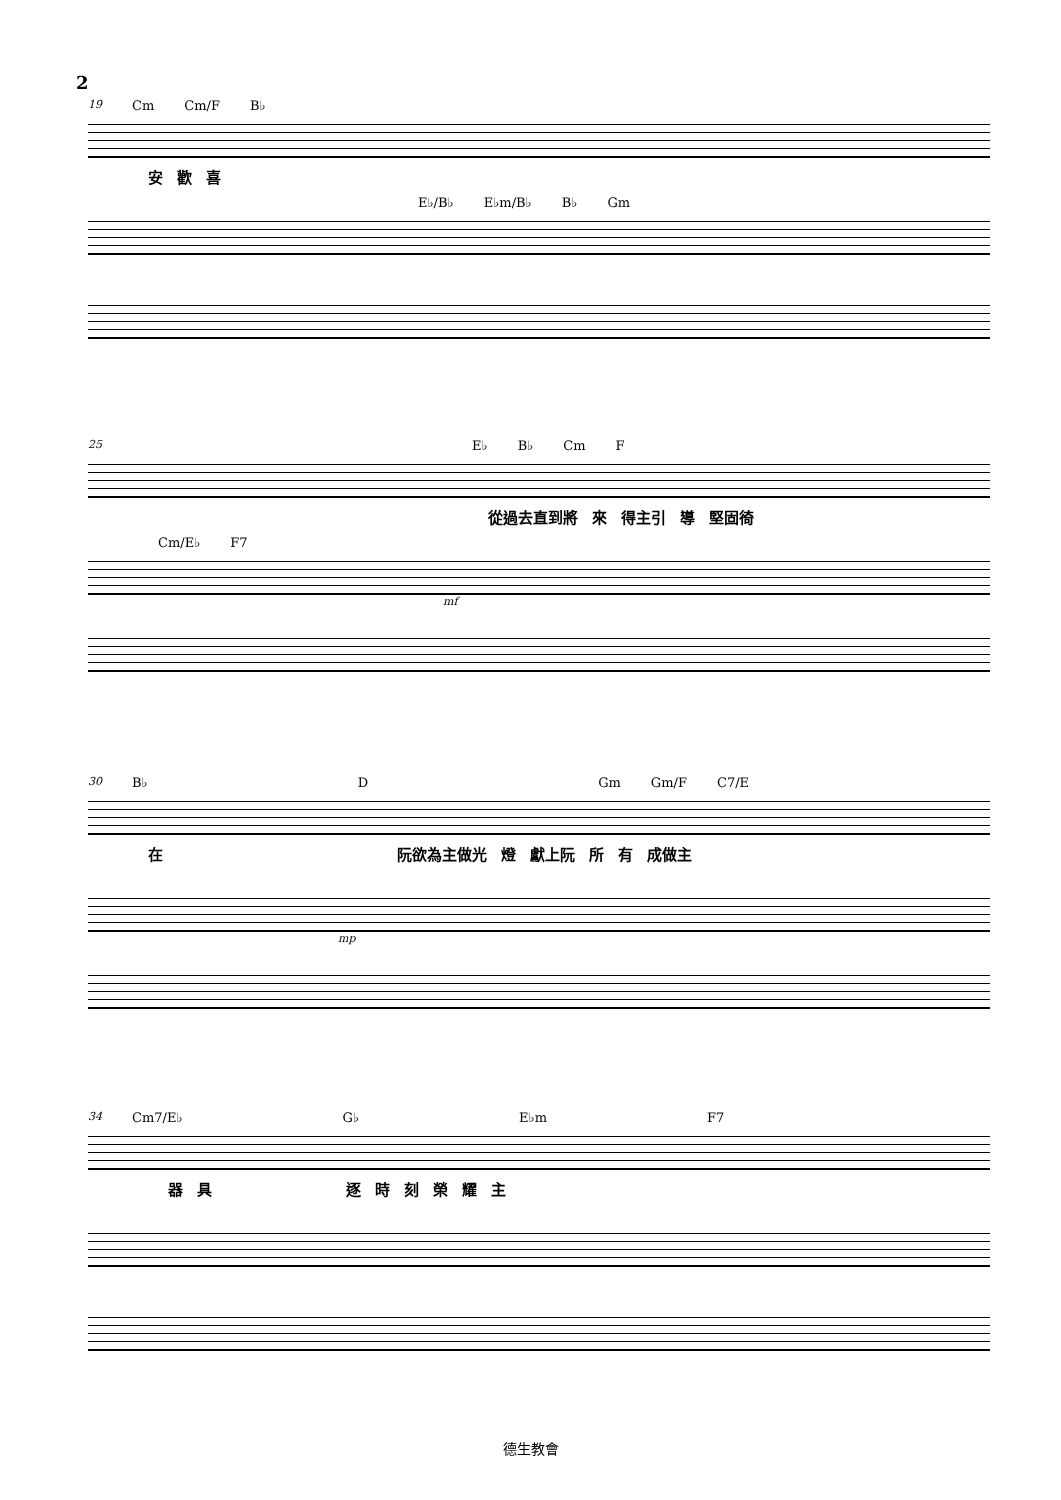2
19 Cm Cm/F B♭
安歡喜
E♭/B♭ E♭m/B♭ B♭ Gm
25 E♭ B♭ Cm F
從過去直到將 來 得主引 導 堅固徛
Cm/E♭ F7
mf
30 B♭ D Gm Gm/F C7/E
在 阮欲為主做光 燈 獻上阮 所有 成做主
mp
34 Cm7/E♭ G♭ E♭m F7
器具逐時刻榮耀主
德生教會